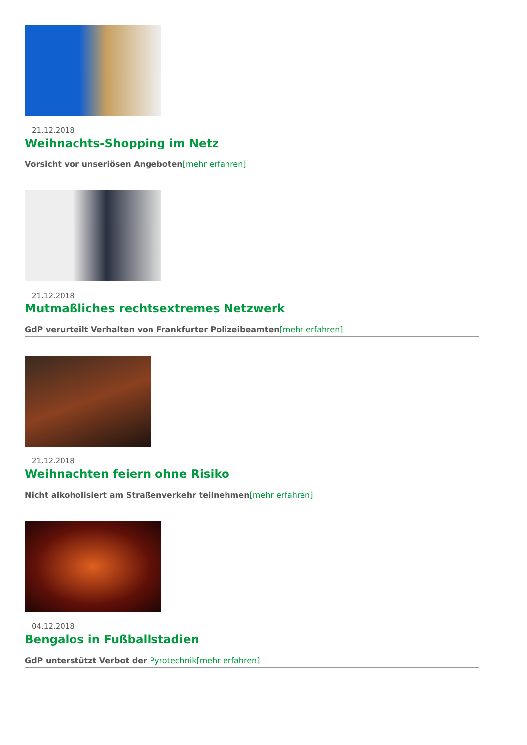21.12.2018
Weihnachts-Shopping im Netz
Vorsicht vor unseriösen Angeboten[mehr erfahren]
21.12.2018
Mutmaßliches rechtsextremes Netzwerk
GdP verurteilt Verhalten von Frankfurter Polizeibeamten[mehr erfahren]
21.12.2018
Weihnachten feiern ohne Risiko
Nicht alkoholisiert am Straßenverkehr teilnehmen[mehr erfahren]
04.12.2018
Bengalos in Fußballstadien
GdP unterstützt Verbot der Pyrotechnik[mehr erfahren]